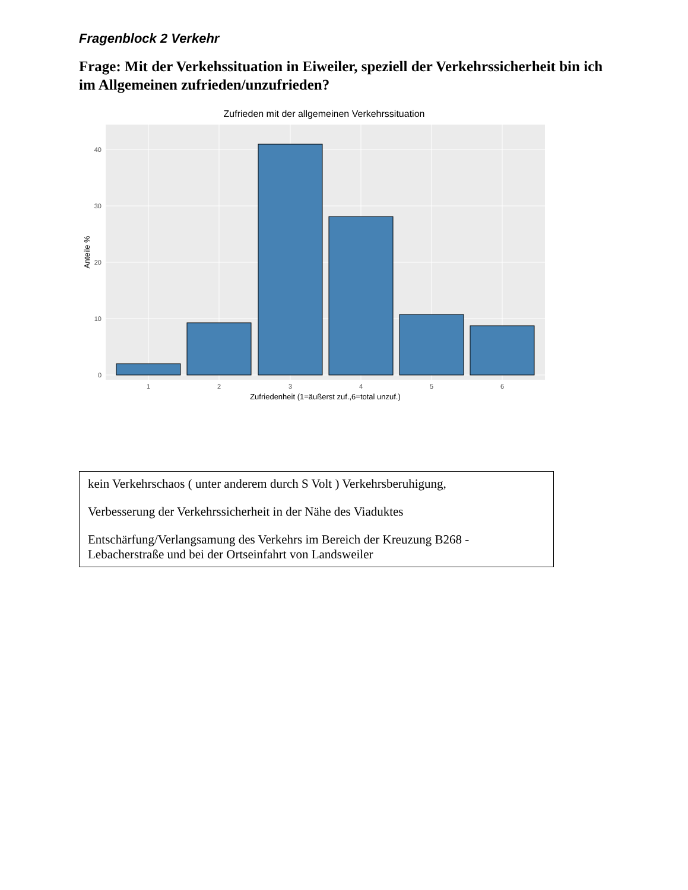Fragenblock 2 Verkehr
Frage: Mit der Verkehssituation in Eiweiler, speziell der Verkehrssicherheit bin ich im Allgemeinen zufrieden/unzufrieden?
Zufrieden mit der allgemeinen Verkehrssituation
40
30
20
10
0
1
2
3
4
5
6
Zufriedenheit (1=äußerst zuf.,6=total unzuf.)
Anteile %
kein Verkehrschaos ( unter anderem durch S Volt ) Verkehrsberuhigung,
Verbesserung der Verkehrssicherheit in der Nähe des Viaduktes
Entschärfung/Verlangsamung des Verkehrs im Bereich der Kreuzung B268 - Lebacherstraße und bei der Ortseinfahrt von Landsweiler